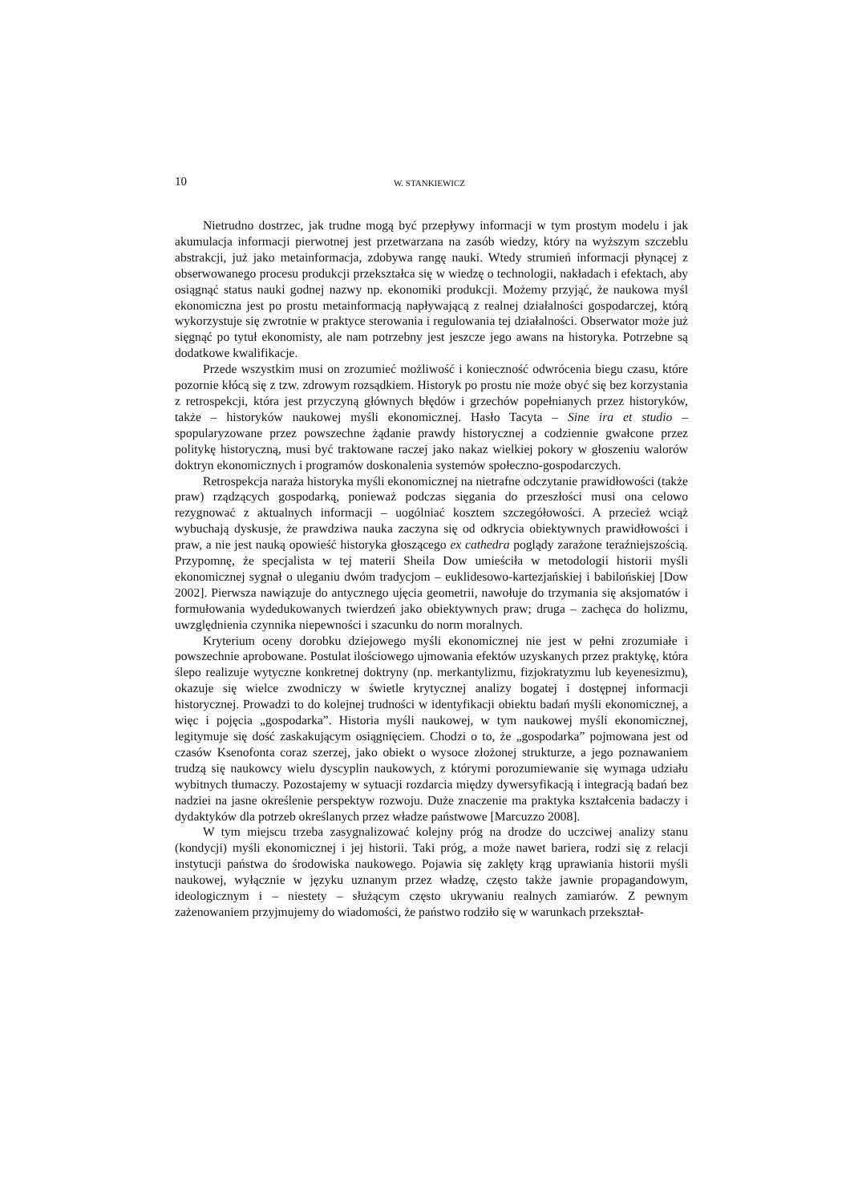10 W. STANKIEWICZ
Nietrudno dostrzec, jak trudne mogą być przepływy informacji w tym prostym modelu i jak akumulacja informacji pierwotnej jest przetwarzana na zasób wiedzy, który na wyższym szczeblu abstrakcji, już jako metainformacja, zdobywa rangę nauki. Wtedy strumień informacji płynącej z obserwowanego procesu produkcji przekształca się w wiedzę o technologii, nakładach i efektach, aby osiągnąć status nauki godnej nazwy np. ekonomiki produkcji. Możemy przyjąć, że naukowa myśl ekonomiczna jest po prostu metainformacją napływającą z realnej działalności gospodarczej, którą wykorzystuje się zwrotnie w praktyce sterowania i regulowania tej działalności. Obserwator może już sięgnąć po tytuł ekonomisty, ale nam potrzebny jest jeszcze jego awans na historyka. Potrzebne są dodatkowe kwalifikacje.
Przede wszystkim musi on zrozumieć możliwość i konieczność odwrócenia biegu czasu, które pozornie kłócą się z tzw. zdrowym rozsądkiem. Historyk po prostu nie może obyć się bez korzystania z retrospekcji, która jest przyczyną głównych błędów i grzechów popełnianych przez historyków, także – historyków naukowej myśli ekonomicznej. Hasło Tacyta – Sine ira et studio – spopularyzowane przez powszechne żądanie prawdy historycznej a codziennie gwałcone przez politykę historyczną, musi być traktowane raczej jako nakaz wielkiej pokory w głoszeniu walorów doktryn ekonomicznych i programów doskonalenia systemów społeczno-gospodarczych.
Retrospekcja naraża historyka myśli ekonomicznej na nietrafne odczytanie prawidłowości (także praw) rządzących gospodarką, ponieważ podczas sięgania do przeszłości musi ona celowo rezygnować z aktualnych informacji – uogólniać kosztem szczegółowości. A przecież wciąż wybuchają dyskusje, że prawdziwa nauka zaczyna się od odkrycia obiektywnych prawidłowości i praw, a nie jest nauką opowieść historyka głoszącego ex cathedra poglądy zarażone teraźniejszością. Przypomnę, że specjalista w tej materii Sheila Dow umieściła w metodologii historii myśli ekonomicznej sygnał o uleganiu dwóm tradycjom – euklidesowo-kartezjańskiej i babilońskiej [Dow 2002]. Pierwsza nawiązuje do antycznego ujęcia geometrii, nawołuje do trzymania się aksjomatów i formułowania wydedukowanych twierdzeń jako obiektywnych praw; druga – zachęca do holizmu, uwzględnienia czynnika niepewności i szacunku do norm moralnych.
Kryterium oceny dorobku dziejowego myśli ekonomicznej nie jest w pełni zrozumiałe i powszechnie aprobowane. Postulat ilościowego ujmowania efektów uzyskanych przez praktykę, która ślepo realizuje wytyczne konkretnej doktryny (np. merkantylizmu, fizjokratyzmu lub keyenesizmu), okazuje się wielce zwodniczy w świetle krytycznej analizy bogatej i dostępnej informacji historycznej. Prowadzi to do kolejnej trudności w identyfikacji obiektu badań myśli ekonomicznej, a więc i pojęcia „gospodarka”. Historia myśli naukowej, w tym naukowej myśli ekonomicznej, legitymuje się dość zaskakującym osiągnięciem. Chodzi o to, że „gospodarka” pojmowana jest od czasów Ksenofonta coraz szerzej, jako obiekt o wysoce złożonej strukturze, a jego poznawaniem trudzą się naukowcy wielu dyscyplin naukowych, z którymi porozumiewanie się wymaga udziału wybitnych tłumaczy. Pozostajemy w sytuacji rozdarcia między dywersyfikacją i integracją badań bez nadziei na jasne określenie perspektyw rozwoju. Duże znaczenie ma praktyka kształcenia badaczy i dydaktyków dla potrzeb określanych przez władze państwowe [Marcuzzo 2008].
W tym miejscu trzeba zasygnalizować kolejny próg na drodze do uczciwej analizy stanu (kondycji) myśli ekonomicznej i jej historii. Taki próg, a może nawet bariera, rodzi się z relacji instytucji państwa do środowiska naukowego. Pojawia się zaklęty krąg uprawiania historii myśli naukowej, wyłącznie w języku uznanym przez władzę, często także jawnie propagandowym, ideologicznym i – niestety – służącym często ukrywaniu realnych zamiarów. Z pewnym zażenowaniem przyjmujemy do wiadomości, że państwo rodziło się w warunkach przekształ-